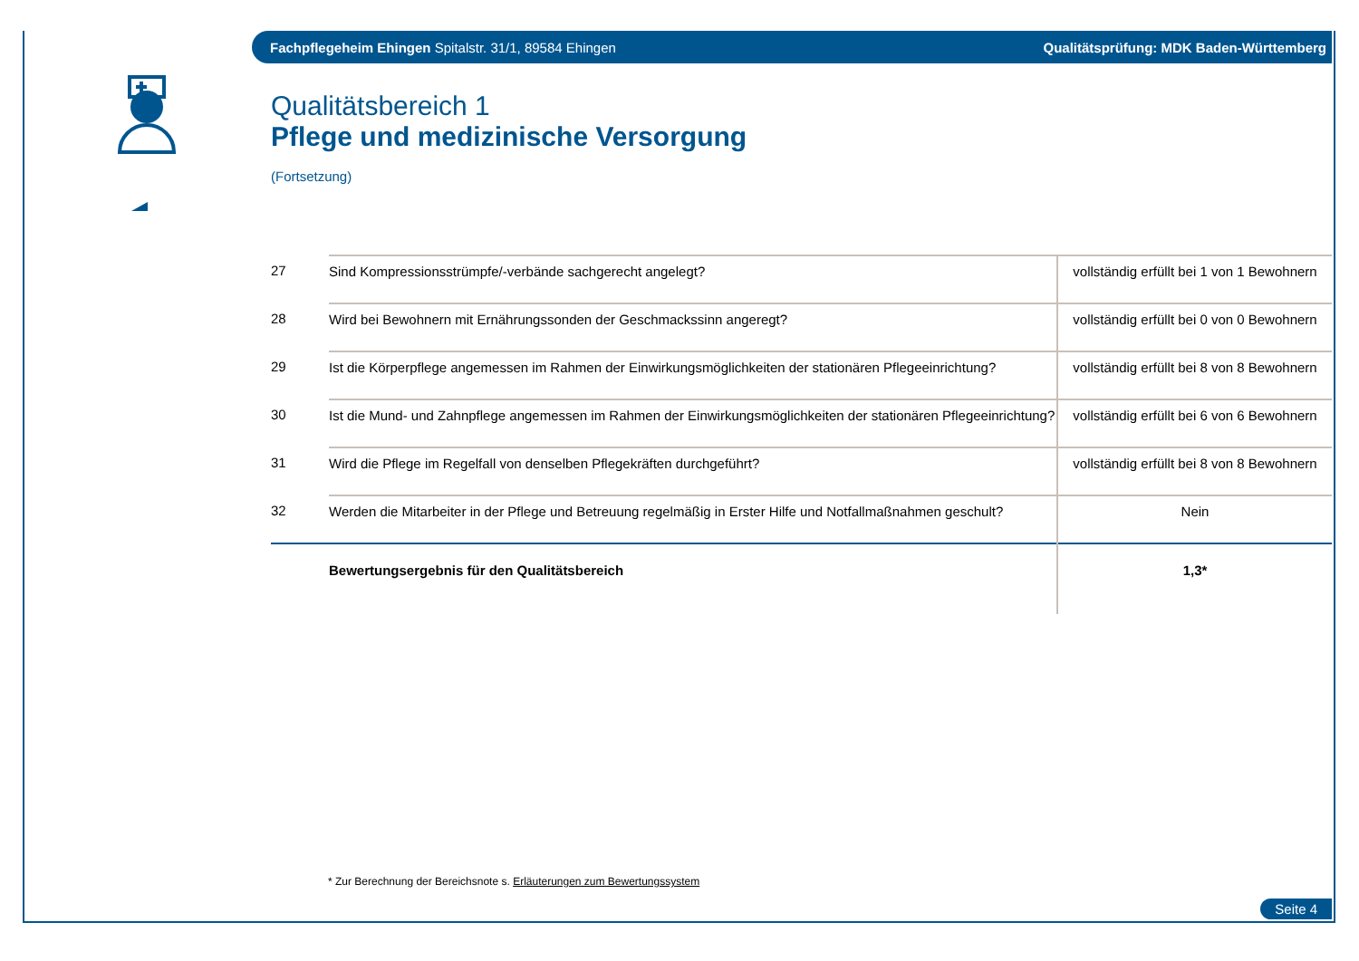Fachpflegeheim Ehingen Spitalstr. 31/1, 89584 Ehingen Qualitätsprüfung: MDK Baden-Württemberg
Qualitätsbereich 1
Pflege und medizinische Versorgung
(Fortsetzung)
| 27 | Sind Kompressionsstrümpfe/-verbände sachgerecht angelegt? | vollständig erfüllt bei 1 von 1 Bewohnern |
| 28 | Wird bei Bewohnern mit Ernährungssonden der Geschmackssinn angeregt? | vollständig erfüllt bei 0 von 0 Bewohnern |
| 29 | Ist die Körperpflege angemessen im Rahmen der Einwirkungsmöglichkeiten der stationären Pflegeeinrichtung? | vollständig erfüllt bei 8 von 8 Bewohnern |
| 30 | Ist die Mund- und Zahnpflege angemessen im Rahmen der Einwirkungsmöglichkeiten der stationären Pflegeeinrichtung? | vollständig erfüllt bei 6 von 6 Bewohnern |
| 31 | Wird die Pflege im Regelfall von denselben Pflegekräften durchgeführt? | vollständig erfüllt bei 8 von 8 Bewohnern |
| 32 | Werden die Mitarbeiter in der Pflege und Betreuung regelmäßig in Erster Hilfe und Notfallmaßnahmen geschult? | Nein |
| | Bewertungsergebnis für den Qualitätsbereich | 1,3* |
* Zur Berechnung der Bereichsnote s. Erläuterungen zum Bewertungssystem
Seite 4